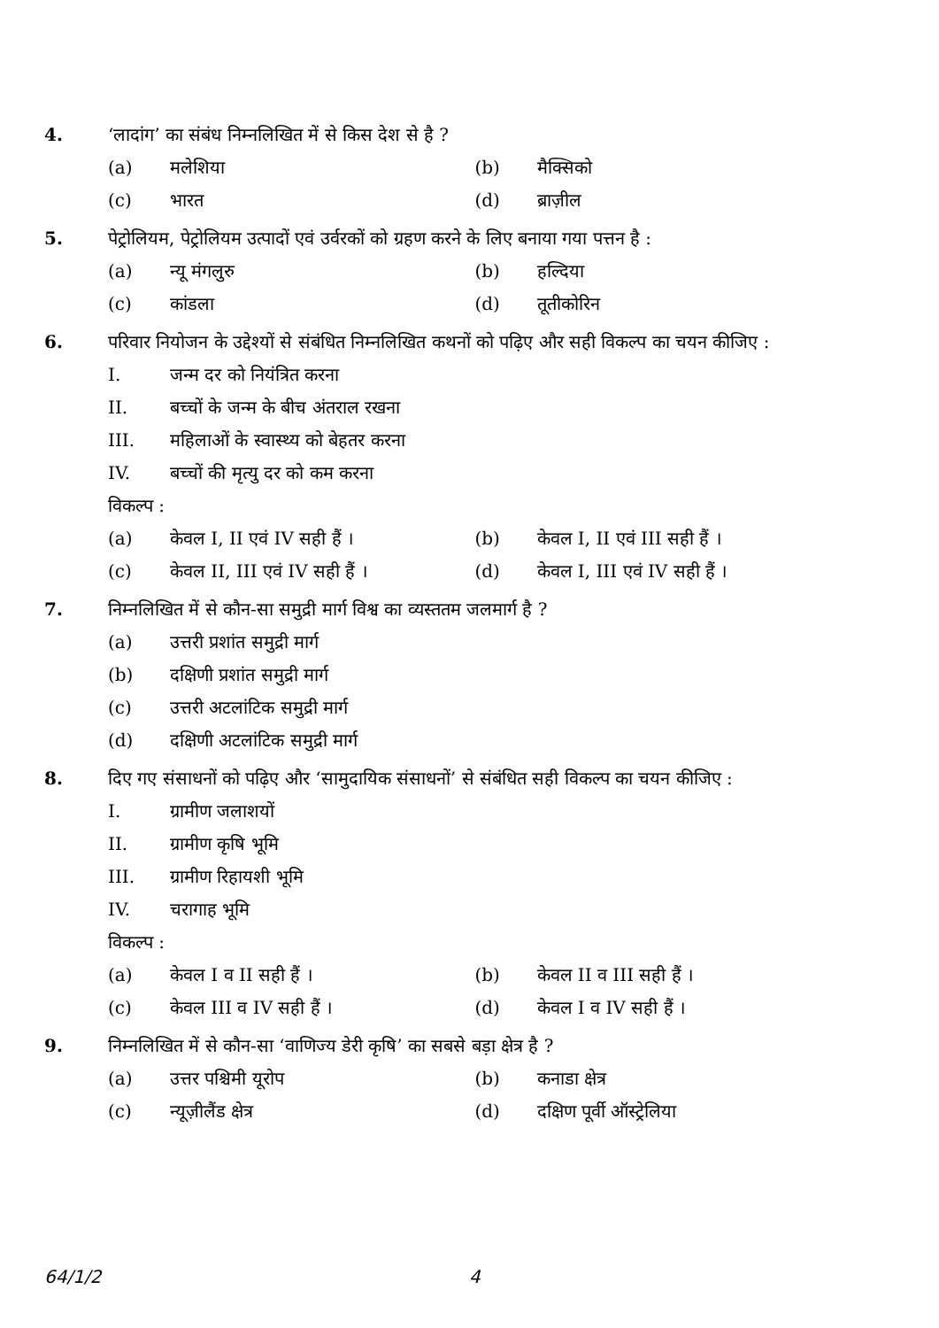4. ‘लादांग’ का संबंध निम्नलिखित में से किस देश से है ?
(a) मलेशिया (b) मैक्सिको
(c) भारत (d) ब्राज़ील
5. पेट्रोलियम, पेट्रोलियम उत्पादों एवं उर्वरकों को ग्रहण करने के लिए बनाया गया पत्तन है :
(a) न्यू मंगलुरु (b) हल्दिया
(c) कांडला (d) तूतीकोरिन
6. परिवार नियोजन के उद्देश्यों से संबंधित निम्नलिखित कथनों को पढ़िए और सही विकल्प का चयन कीजिए :
I. जन्म दर को नियंत्रित करना
II. बच्चों के जन्म के बीच अंतराल रखना
III. महिलाओं के स्वास्थ्य को बेहतर करना
IV. बच्चों की मृत्यु दर को कम करना
विकल्प :
(a) केवल I, II एवं IV सही हैं ।
(b) केवल I, II एवं III सही हैं ।
(c) केवल II, III एवं IV सही हैं ।
(d) केवल I, III एवं IV सही हैं ।
7. निम्नलिखित में से कौन-सा समुद्री मार्ग विश्व का व्यस्ततम जलमार्ग है ?
(a) उत्तरी प्रशांत समुद्री मार्ग
(b) दक्षिणी प्रशांत समुद्री मार्ग
(c) उत्तरी अटलांटिक समुद्री मार्ग
(d) दक्षिणी अटलांटिक समुद्री मार्ग
8. दिए गए संसाधनों को पढ़िए और ‘सामुदायिक संसाधनों’ से संबंधित सही विकल्प का चयन कीजिए :
I. ग्रामीण जलाशयों
II. ग्रामीण कृषि भूमि
III. ग्रामीण रिहायशी भूमि
IV. चरागाह भूमि
विकल्प :
(a) केवल I व II सही हैं । (b) केवल II व III सही हैं ।
(c) केवल III व IV सही हैं । (d) केवल I व IV सही हैं ।
9. निम्नलिखित में से कौन-सा ‘वाणिज्य डेरी कृषि’ का सबसे बड़ा क्षेत्र है ?
(a) उत्तर पश्चिमी यूरोप (b) कनाडा क्षेत्र
(c) न्यूज़ीलैंड क्षेत्र (d) दक्षिण पूर्वी ऑस्ट्रेलिया
64/1/2 4